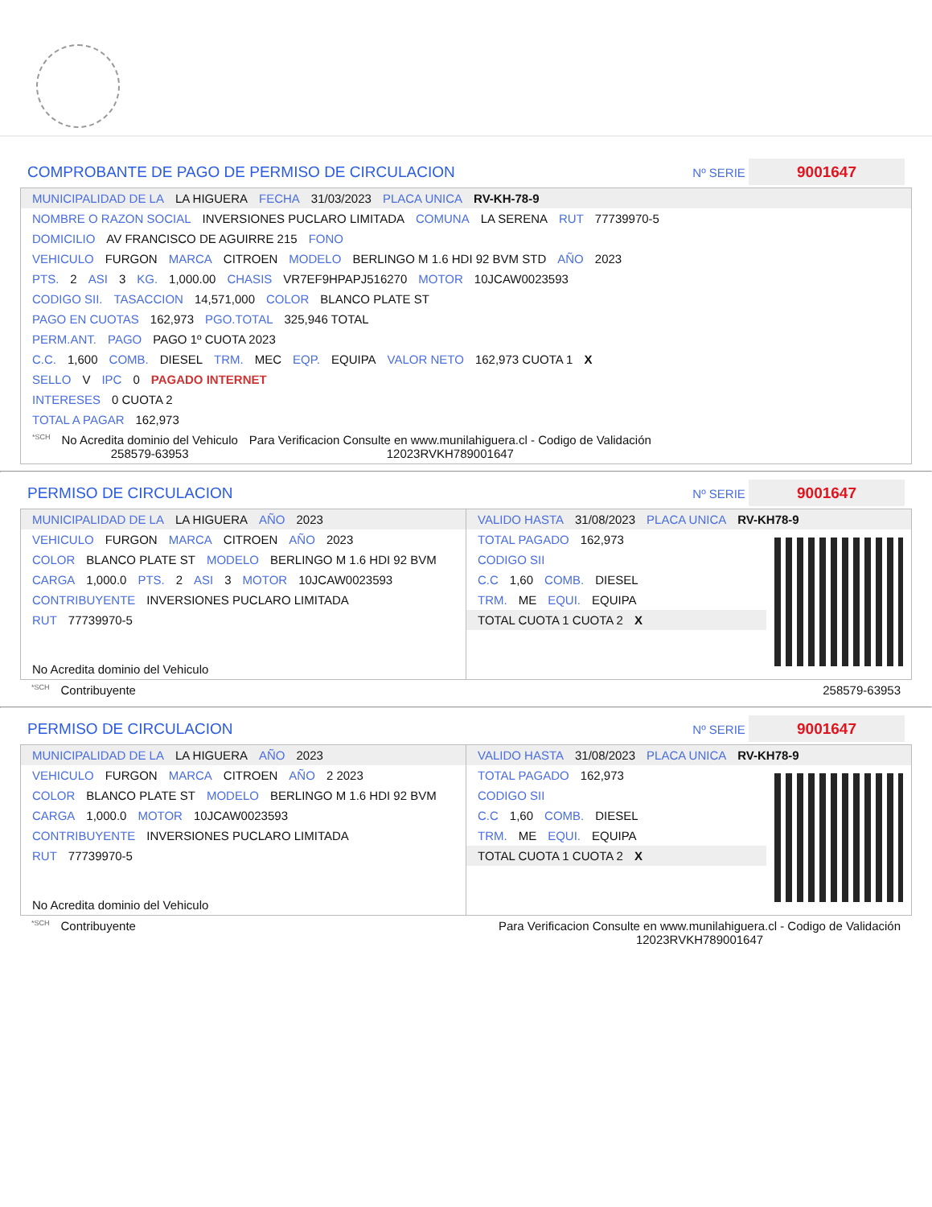COMPROBANTE DE PAGO DE PERMISO DE CIRCULACION Nº SERIE 9001647
MUNICIPALIDAD DE LA LA HIGUERA FECHA 31/03/2023 PLACA UNICA RV-KH-78-9
NOMBRE O RAZON SOCIAL INVERSIONES PUCLARO LIMITADA COMUNA LA SERENA RUT 77739970-5
DOMICILIO AV FRANCISCO DE AGUIRRE 215 FONO
VEHICULO FURGON MARCA CITROEN MODELO BERLINGO M 1.6 HDI 92 BVM STD AÑO 2023
PTS. 2 ASI 3 KG. 1,000.00 CHASIS VR7EF9HPAPJ516270 MOTOR 10JCAW0023593
CODIGO SII. TASACCION 14,571,000 COLOR BLANCO PLATE ST
PAGO EN CUOTAS 162,973 PGO.TOTAL 325,946 TOTAL
PERM.ANT. PAGO PAGO 1º CUOTA 2023
C.C. 1,600 COMB. DIESEL TRM. MEC EQP. EQUIPA VALOR NETO 162,973 CUOTA 1 X
SELLO V IPC 0 PAGADO INTERNET
INTERESES 0 CUOTA 2
TOTAL A PAGAR 162,973
*SCH No Acredita dominio del Vehiculo
258579-63953 Para Verificacion Consulte en www.munilahiguera.cl - Codigo de Validación
12023RVKH789001647
PERMISO DE CIRCULACION Nº SERIE 9001647
MUNICIPALIDAD DE LA LA HIGUERA AÑO 2023
VEHICULO FURGON MARCA CITROEN AÑO 2023
COLOR BLANCO PLATE ST MODELO BERLINGO M 1.6 HDI 92 BVM
CARGA 1,000.0 PTS. 2 ASI 3 MOTOR 10JCAW0023593
CONTRIBUYENTE INVERSIONES PUCLARO LIMITADA
RUT 77739970-5
No Acredita dominio del Vehiculo
VALIDO HASTA 31/08/2023 PLACA UNICA RV-KH78-9
TOTAL PAGADO 162,973
CODIGO SII
C.C 1,60 COMB. DIESEL
TRM. ME EQUI. EQUIPA
TOTAL CUOTA 1 CUOTA 2 X
*SCH Contribuyente 258579-63953
PERMISO DE CIRCULACION Nº SERIE 9001647
MUNICIPALIDAD DE LA LA HIGUERA AÑO 2023
VEHICULO FURGON MARCA CITROEN AÑO 2 2023
COLOR BLANCO PLATE ST MODELO BERLINGO M 1.6 HDI 92 BVM
CARGA 1,000.0 MOTOR 10JCAW0023593
CONTRIBUYENTE INVERSIONES PUCLARO LIMITADA
RUT 77739970-5
No Acredita dominio del Vehiculo
VALIDO HASTA 31/08/2023 PLACA UNICA RV-KH78-9
TOTAL PAGADO 162,973
CODIGO SII
C.C 1,60 COMB. DIESEL
TRM. ME EQUI. EQUIPA
TOTAL CUOTA 1 CUOTA 2 X
*SCH Contribuyente Para Verificacion Consulte en www.munilahiguera.cl - Codigo de Validación
12023RVKH789001647